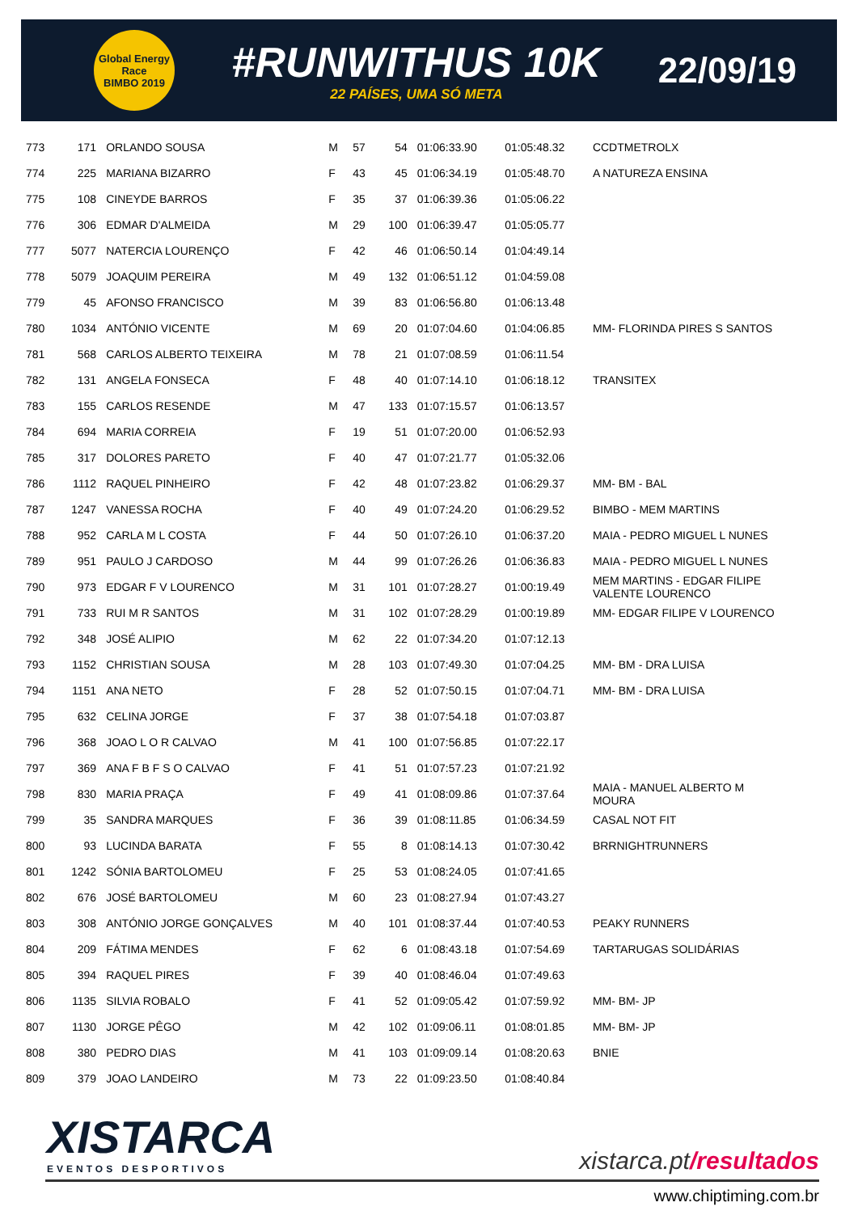Global Energy Race
BIMBO 2019
#RUNWITHUS 10K
22 PAÍSES, UMA SÓ META
22/09/19
| 773 | 171 | ORLANDO SOUSA | M | 57 | 54 | 01:06:33.90 | 01:05:48.32 | CCDTMETROLX |
| 774 | 225 | MARIANA BIZARRO | F | 43 | 45 | 01:06:34.19 | 01:05:48.70 | A NATUREZA ENSINA |
| 775 | 108 | CINEYDE BARROS | F | 35 | 37 | 01:06:39.36 | 01:05:06.22 | |
| 776 | 306 | EDMAR D'ALMEIDA | M | 29 | 100 | 01:06:39.47 | 01:05:05.77 | |
| 777 | 5077 | NATERCIA LOURENÇO | F | 42 | 46 | 01:06:50.14 | 01:04:49.14 | |
| 778 | 5079 | JOAQUIM PEREIRA | M | 49 | 132 | 01:06:51.12 | 01:04:59.08 | |
| 779 | 45 | AFONSO FRANCISCO | M | 39 | 83 | 01:06:56.80 | 01:06:13.48 | |
| 780 | 1034 | ANTÓNIO VICENTE | M | 69 | 20 | 01:07:04.60 | 01:04:06.85 | MM- FLORINDA PIRES S SANTOS |
| 781 | 568 | CARLOS ALBERTO TEIXEIRA | M | 78 | 21 | 01:07:08.59 | 01:06:11.54 | |
| 782 | 131 | ANGELA FONSECA | F | 48 | 40 | 01:07:14.10 | 01:06:18.12 | TRANSITEX |
| 783 | 155 | CARLOS RESENDE | M | 47 | 133 | 01:07:15.57 | 01:06:13.57 | |
| 784 | 694 | MARIA CORREIA | F | 19 | 51 | 01:07:20.00 | 01:06:52.93 | |
| 785 | 317 | DOLORES PARETO | F | 40 | 47 | 01:07:21.77 | 01:05:32.06 | |
| 786 | 1112 | RAQUEL PINHEIRO | F | 42 | 48 | 01:07:23.82 | 01:06:29.37 | MM- BM - BAL |
| 787 | 1247 | VANESSA ROCHA | F | 40 | 49 | 01:07:24.20 | 01:06:29.52 | BIMBO - MEM MARTINS |
| 788 | 952 | CARLA M L COSTA | F | 44 | 50 | 01:07:26.10 | 01:06:37.20 | MAIA - PEDRO MIGUEL L NUNES |
| 789 | 951 | PAULO J CARDOSO | M | 44 | 99 | 01:07:26.26 | 01:06:36.83 | MAIA - PEDRO MIGUEL L NUNES |
| 790 | 973 | EDGAR F V LOURENCO | M | 31 | 101 | 01:07:28.27 | 01:00:19.49 | MEM MARTINS - EDGAR FILIPE VALENTE LOURENCO |
| 791 | 733 | RUI M R SANTOS | M | 31 | 102 | 01:07:28.29 | 01:00:19.89 | MM- EDGAR FILIPE V LOURENCO |
| 792 | 348 | JOSÉ ALIPIO | M | 62 | 22 | 01:07:34.20 | 01:07:12.13 | |
| 793 | 1152 | CHRISTIAN SOUSA | M | 28 | 103 | 01:07:49.30 | 01:07:04.25 | MM- BM - DRA LUISA |
| 794 | 1151 | ANA NETO | F | 28 | 52 | 01:07:50.15 | 01:07:04.71 | MM- BM - DRA LUISA |
| 795 | 632 | CELINA JORGE | F | 37 | 38 | 01:07:54.18 | 01:07:03.87 | |
| 796 | 368 | JOAO L O R CALVAO | M | 41 | 100 | 01:07:56.85 | 01:07:22.17 | |
| 797 | 369 | ANA F B F S O CALVAO | F | 41 | 51 | 01:07:57.23 | 01:07:21.92 | |
| 798 | 830 | MARIA PRAÇA | F | 49 | 41 | 01:08:09.86 | 01:07:37.64 | MAIA - MANUEL ALBERTO M MOURA |
| 799 | 35 | SANDRA MARQUES | F | 36 | 39 | 01:08:11.85 | 01:06:34.59 | CASAL NOT FIT |
| 800 | 93 | LUCINDA BARATA | F | 55 | 8 | 01:08:14.13 | 01:07:30.42 | BRRNIGHTRUNNERS |
| 801 | 1242 | SÓNIA BARTOLOMEU | F | 25 | 53 | 01:08:24.05 | 01:07:41.65 | |
| 802 | 676 | JOSÉ BARTOLOMEU | M | 60 | 23 | 01:08:27.94 | 01:07:43.27 | |
| 803 | 308 | ANTÓNIO JORGE GONÇALVES | M | 40 | 101 | 01:08:37.44 | 01:07:40.53 | PEAKY RUNNERS |
| 804 | 209 | FÁTIMA MENDES | F | 62 | 6 | 01:08:43.18 | 01:07:54.69 | TARTARUGAS SOLIDÁRIAS |
| 805 | 394 | RAQUEL PIRES | F | 39 | 40 | 01:08:46.04 | 01:07:49.63 | |
| 806 | 1135 | SILVIA ROBALO | F | 41 | 52 | 01:09:05.42 | 01:07:59.92 | MM- BM- JP |
| 807 | 1130 | JORGE PÊGO | M | 42 | 102 | 01:09:06.11 | 01:08:01.85 | MM- BM- JP |
| 808 | 380 | PEDRO DIAS | M | 41 | 103 | 01:09:09.14 | 01:08:20.63 | BNIE |
| 809 | 379 | JOAO LANDEIRO | M | 73 | 22 | 01:09:23.50 | 01:08:40.84 | |
XISTARCA
EVENTOS DESPORTIVOS
xistarca.pt/resultados
www.chiptiming.com.br